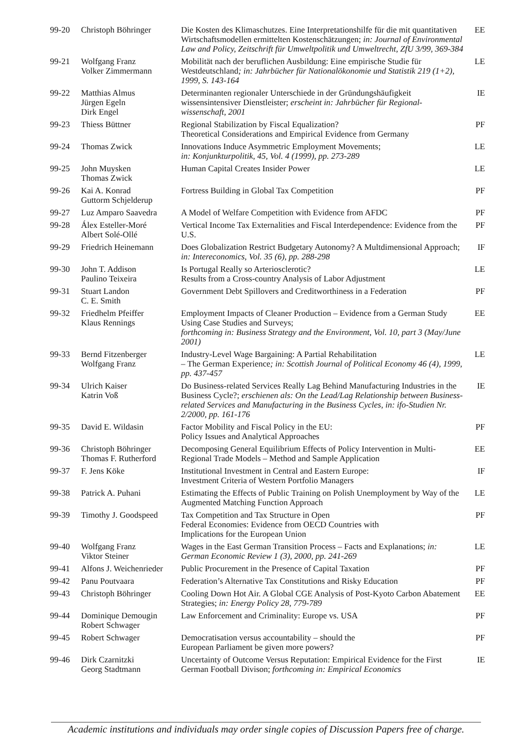| 99-20 | Christoph Böhringer | Die Kosten des Klimaschutzes. Eine Interpretationshilfe für die mit quantitativen Wirtschaftsmodellen ermittelten Kostenschätzungen; in: Journal of Environmental Law and Policy, Zeitschrift für Umweltpolitik und Umweltrecht, ZfU 3/99, 369-384 | EE |
| 99-21 | Wolfgang Franz Volker Zimmermann | Mobilität nach der beruflichen Ausbildung: Eine empirische Studie für Westdeutschland ; in: Jahrbücher für Nationalökonomie und Statistik 219 (1+2), 1999, S. 143-164 | LE |
| 99-22 | Matthias Almus Jürgen Egeln Dirk Engel | Determinanten regionaler Unterschiede in der Gründungshäufigkeit wissensintensiver Dienstleister; erscheint in: Jahrbücher für Regional-wissenschaft, 2001 | IE |
| 99-23 | Thiess Büttner | Regional Stabilization by Fiscal Equalization? Theoretical Considerations and Empirical Evidence from Germany | PF |
| 99-24 | Thomas Zwick | Innovations Induce Asymmetric Employment Movements; in: Konjunkturpolitik, 45, Vol. 4 (1999), pp. 273-289 | LE |
| 99-25 | John Muysken Thomas Zwick | Human Capital Creates Insider Power | LE |
| 99-26 | Kai A. Konrad Guttorm Schjelderup | Fortress Building in Global Tax Competition | PF |
| 99-27 | Luz Amparo Saavedra | A Model of Welfare Competition with Evidence from AFDC | PF |
| 99-28 | Álex Esteller-Moré Albert Solé-Ollé | Vertical Income Tax Externalities and Fiscal Interdependence: Evidence from the U.S. | PF |
| 99-29 | Friedrich Heinemann | Does Globalization Restrict Budgetary Autonomy? A Multdimensional Approach; in: Intereconomics, Vol. 35 (6), pp. 288-298 | IF |
| 99-30 | John T. Addison Paulino Teixeira | Is Portugal Really so Arteriosclerotic? Results from a Cross-country Analysis of Labor Adjustment | LE |
| 99-31 | Stuart Landon C. E. Smith | Government Debt Spillovers and Creditworthiness in a Federation | PF |
| 99-32 | Friedhelm Pfeiffer Klaus Rennings | Employment Impacts of Cleaner Production – Evidence from a German Study Using Case Studies and Surveys; forthcoming in: Business Strategy and the Environment, Vol. 10, part 3 (May/June 2001) | EE |
| 99-33 | Bernd Fitzenberger Wolfgang Franz | Industry-Level Wage Bargaining: A Partial Rehabilitation – The German Experience ; in: Scottish Journal of Political Economy 46 (4), 1999, pp. 437-457 | LE |
| 99-34 | Ulrich Kaiser Katrin Voß | Do Business-related Services Really Lag Behind Manufacturing Industries in the Business Cycle?; erschienen als: On the Lead/Lag Relationship between Business-related Services and Manufacturing in the Business Cycles, in: ifo-Studien Nr. 2/2000, pp. 161-176 | IE |
| 99-35 | David E. Wildasin | Factor Mobility and Fiscal Policy in the EU: Policy Issues and Analytical Approaches | PF |
| 99-36 | Christoph Böhringer Thomas F. Rutherford | Decomposing General Equilibrium Effects of Policy Intervention in Multi-Regional Trade Models – Method and Sample Application | EE |
| 99-37 | F. Jens Köke | Institutional Investment in Central and Eastern Europe: Investment Criteria of Western Portfolio Managers | IF |
| 99-38 | Patrick A. Puhani | Estimating the Effects of Public Training on Polish Unemployment by Way of the Augmented Matching Function Approach | LE |
| 99-39 | Timothy J. Goodspeed | Tax Competition and Tax Structure in Open Federal Economies: Evidence from OECD Countries with Implications for the European Union | PF |
| 99-40 | Wolfgang Franz Viktor Steiner | Wages in the East German Transition Process – Facts and Explanations; in: German Economic Review 1 (3), 2000, pp. 241-269 | LE |
| 99-41 | Alfons J. Weichenrieder | Public Procurement in the Presence of Capital Taxation | PF |
| 99-42 | Panu Poutvaara | Federation’s Alternative Tax Constitutions and Risky Education | PF |
| 99-43 | Christoph Böhringer | Cooling Down Hot Air. A Global CGE Analysis of Post-Kyoto Carbon Abatement Strategies; in: Energy Policy 28, 779-789 | EE |
| 99-44 | Dominique Demougin Robert Schwager | Law Enforcement and Criminality: Europe vs. USA | PF |
| 99-45 | Robert Schwager | Democratisation versus accountability – should the European Parliament be given more powers? | PF |
| 99-46 | Dirk Czarnitzki Georg Stadtmann | Uncertainty of Outcome Versus Reputation: Empirical Evidence for the First German Football Divison; forthcoming in: Empirical Economics | IE |
Academic institutions and individuals may order single copies of Discussion Papers free of charge.